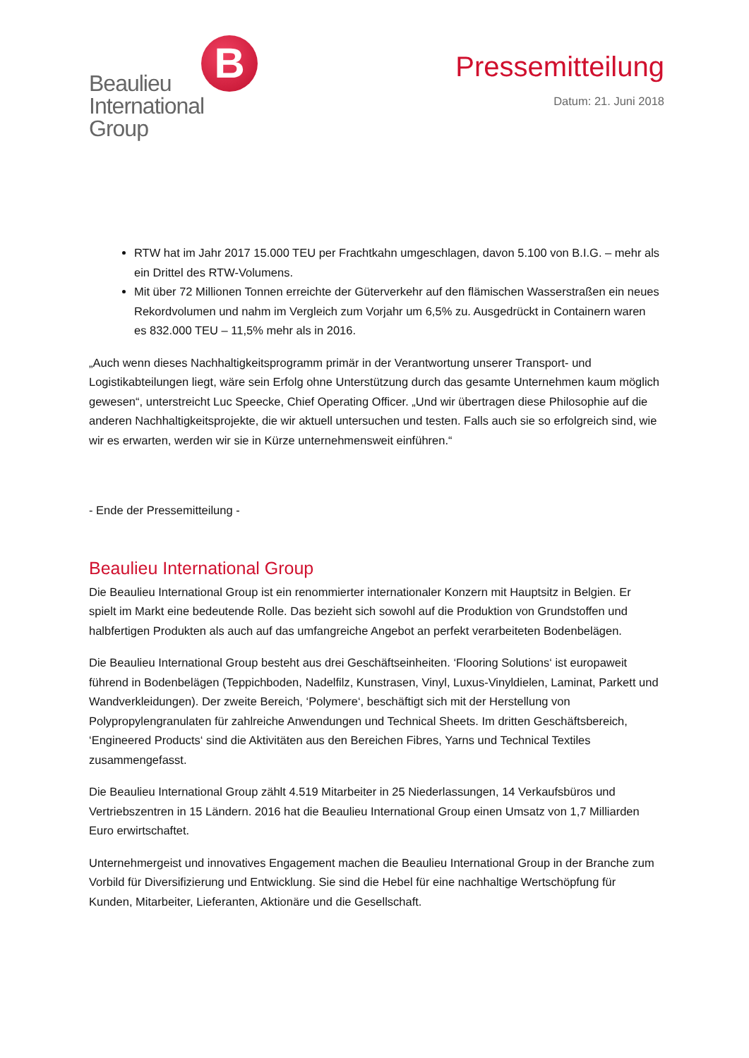Beaulieu
International
Group
B
Pressemitteilung
Datum: 21. Juni 2018
RTW hat im Jahr 2017 15.000 TEU per Frachtkahn umgeschlagen, davon 5.100 von B.I.G. – mehr als ein Drittel des RTW-Volumens.
Mit über 72 Millionen Tonnen erreichte der Güterverkehr auf den flämischen Wasserstraßen ein neues Rekordvolumen und nahm im Vergleich zum Vorjahr um 6,5% zu. Ausgedrückt in Containern waren es 832.000 TEU – 11,5% mehr als in 2016.
„Auch wenn dieses Nachhaltigkeitsprogramm primär in der Verantwortung unserer Transport- und Logistikabteilungen liegt, wäre sein Erfolg ohne Unterstützung durch das gesamte Unternehmen kaum möglich gewesen“, unterstreicht Luc Speecke, Chief Operating Officer. „Und wir übertragen diese Philosophie auf die anderen Nachhaltigkeitsprojekte, die wir aktuell untersuchen und testen. Falls auch sie so erfolgreich sind, wie wir es erwarten, werden wir sie in Kürze unternehmensweit einführen.“
- Ende der Pressemitteilung -
Beaulieu International Group
Die Beaulieu International Group ist ein renommierter internationaler Konzern mit Hauptsitz in Belgien. Er spielt im Markt eine bedeutende Rolle. Das bezieht sich sowohl auf die Produktion von Grundstoffen und halbfertigen Produkten als auch auf das umfangreiche Angebot an perfekt verarbeiteten Bodenbelägen.
Die Beaulieu International Group besteht aus drei Geschäftseinheiten. ‘Flooring Solutions‘ ist europaweit führend in Bodenbelägen (Teppichboden, Nadelfilz, Kunstrasen, Vinyl, Luxus-Vinyldielen, Laminat, Parkett und Wandverkleidungen). Der zweite Bereich, ‘Polymere‘, beschäftigt sich mit der Herstellung von Polypropylengranulaten für zahlreiche Anwendungen und Technical Sheets. Im dritten Geschäftsbereich, ‘Engineered Products‘ sind die Aktivitäten aus den Bereichen Fibres, Yarns und Technical Textiles zusammengefasst.
Die Beaulieu International Group zählt 4.519 Mitarbeiter in 25 Niederlassungen, 14 Verkaufsbüros und Vertriebszentren in 15 Ländern. 2016 hat die Beaulieu International Group einen Umsatz von 1,7 Milliarden Euro erwirtschaftet.
Unternehmergeist und innovatives Engagement machen die Beaulieu International Group in der Branche zum Vorbild für Diversifizierung und Entwicklung. Sie sind die Hebel für eine nachhaltige Wertschöpfung für Kunden, Mitarbeiter, Lieferanten, Aktionäre und die Gesellschaft.